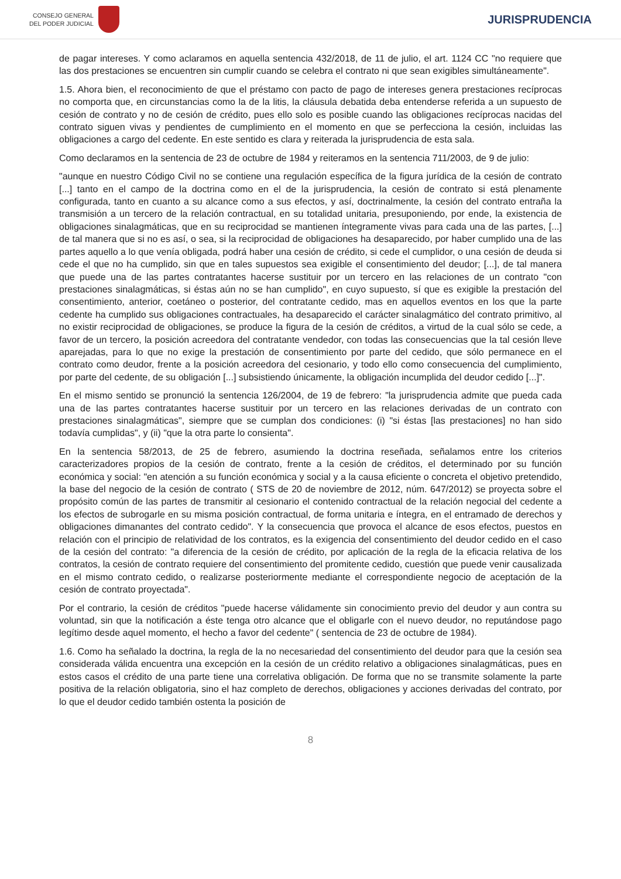CONSEJO GENERAL
DEL PODER JUDICIAL
JURISPRUDENCIA
de pagar intereses. Y como aclaramos en aquella sentencia 432/2018, de 11 de julio, el art. 1124 CC "no requiere que las dos prestaciones se encuentren sin cumplir cuando se celebra el contrato ni que sean exigibles simultáneamente".
1.5. Ahora bien, el reconocimiento de que el préstamo con pacto de pago de intereses genera prestaciones recíprocas no comporta que, en circunstancias como la de la litis, la cláusula debatida deba entenderse referida a un supuesto de cesión de contrato y no de cesión de crédito, pues ello solo es posible cuando las obligaciones recíprocas nacidas del contrato siguen vivas y pendientes de cumplimiento en el momento en que se perfecciona la cesión, incluidas las obligaciones a cargo del cedente. En este sentido es clara y reiterada la jurisprudencia de esta sala.
Como declaramos en la sentencia de 23 de octubre de 1984 y reiteramos en la sentencia 711/2003, de 9 de julio:
"aunque en nuestro Código Civil no se contiene una regulación específica de la figura jurídica de la cesión de contrato [...] tanto en el campo de la doctrina como en el de la jurisprudencia, la cesión de contrato si está plenamente configurada, tanto en cuanto a su alcance como a sus efectos, y así, doctrinalmente, la cesión del contrato entraña la transmisión a un tercero de la relación contractual, en su totalidad unitaria, presuponiendo, por ende, la existencia de obligaciones sinalagmáticas, que en su reciprocidad se mantienen íntegramente vivas para cada una de las partes, [...] de tal manera que si no es así, o sea, si la reciprocidad de obligaciones ha desaparecido, por haber cumplido una de las partes aquello a lo que venía obligada, podrá haber una cesión de crédito, si cede el cumplidor, o una cesión de deuda si cede el que no ha cumplido, sin que en tales supuestos sea exigible el consentimiento del deudor; [...], de tal manera que puede una de las partes contratantes hacerse sustituir por un tercero en las relaciones de un contrato "con prestaciones sinalagmáticas, si éstas aún no se han cumplido", en cuyo supuesto, sí que es exigible la prestación del consentimiento, anterior, coetáneo o posterior, del contratante cedido, mas en aquellos eventos en los que la parte cedente ha cumplido sus obligaciones contractuales, ha desaparecido el carácter sinalagmático del contrato primitivo, al no existir reciprocidad de obligaciones, se produce la figura de la cesión de créditos, a virtud de la cual sólo se cede, a favor de un tercero, la posición acreedora del contratante vendedor, con todas las consecuencias que la tal cesión lleve aparejadas, para lo que no exige la prestación de consentimiento por parte del cedido, que sólo permanece en el contrato como deudor, frente a la posición acreedora del cesionario, y todo ello como consecuencia del cumplimiento, por parte del cedente, de su obligación [...] subsistiendo únicamente, la obligación incumplida del deudor cedido [...]".
En el mismo sentido se pronunció la sentencia 126/2004, de 19 de febrero: "la jurisprudencia admite que pueda cada una de las partes contratantes hacerse sustituir por un tercero en las relaciones derivadas de un contrato con prestaciones sinalagmáticas", siempre que se cumplan dos condiciones: (i) "si éstas [las prestaciones] no han sido todavía cumplidas", y (ii) "que la otra parte lo consienta".
En la sentencia 58/2013, de 25 de febrero, asumiendo la doctrina reseñada, señalamos entre los criterios caracterizadores propios de la cesión de contrato, frente a la cesión de créditos, el determinado por su función económica y social: "en atención a su función económica y social y a la causa eficiente o concreta el objetivo pretendido, la base del negocio de la cesión de contrato ( STS de 20 de noviembre de 2012, núm. 647/2012) se proyecta sobre el propósito común de las partes de transmitir al cesionario el contenido contractual de la relación negocial del cedente a los efectos de subrogarle en su misma posición contractual, de forma unitaria e íntegra, en el entramado de derechos y obligaciones dimanantes del contrato cedido". Y la consecuencia que provoca el alcance de esos efectos, puestos en relación con el principio de relatividad de los contratos, es la exigencia del consentimiento del deudor cedido en el caso de la cesión del contrato: "a diferencia de la cesión de crédito, por aplicación de la regla de la eficacia relativa de los contratos, la cesión de contrato requiere del consentimiento del promitente cedido, cuestión que puede venir causalizada en el mismo contrato cedido, o realizarse posteriormente mediante el correspondiente negocio de aceptación de la cesión de contrato proyectada".
Por el contrario, la cesión de créditos "puede hacerse válidamente sin conocimiento previo del deudor y aun contra su voluntad, sin que la notificación a éste tenga otro alcance que el obligarle con el nuevo deudor, no reputándose pago legítimo desde aquel momento, el hecho a favor del cedente" ( sentencia de 23 de octubre de 1984).
1.6. Como ha señalado la doctrina, la regla de la no necesariedad del consentimiento del deudor para que la cesión sea considerada válida encuentra una excepción en la cesión de un crédito relativo a obligaciones sinalagmáticas, pues en estos casos el crédito de una parte tiene una correlativa obligación. De forma que no se transmite solamente la parte positiva de la relación obligatoria, sino el haz completo de derechos, obligaciones y acciones derivadas del contrato, por lo que el deudor cedido también ostenta la posición de
8